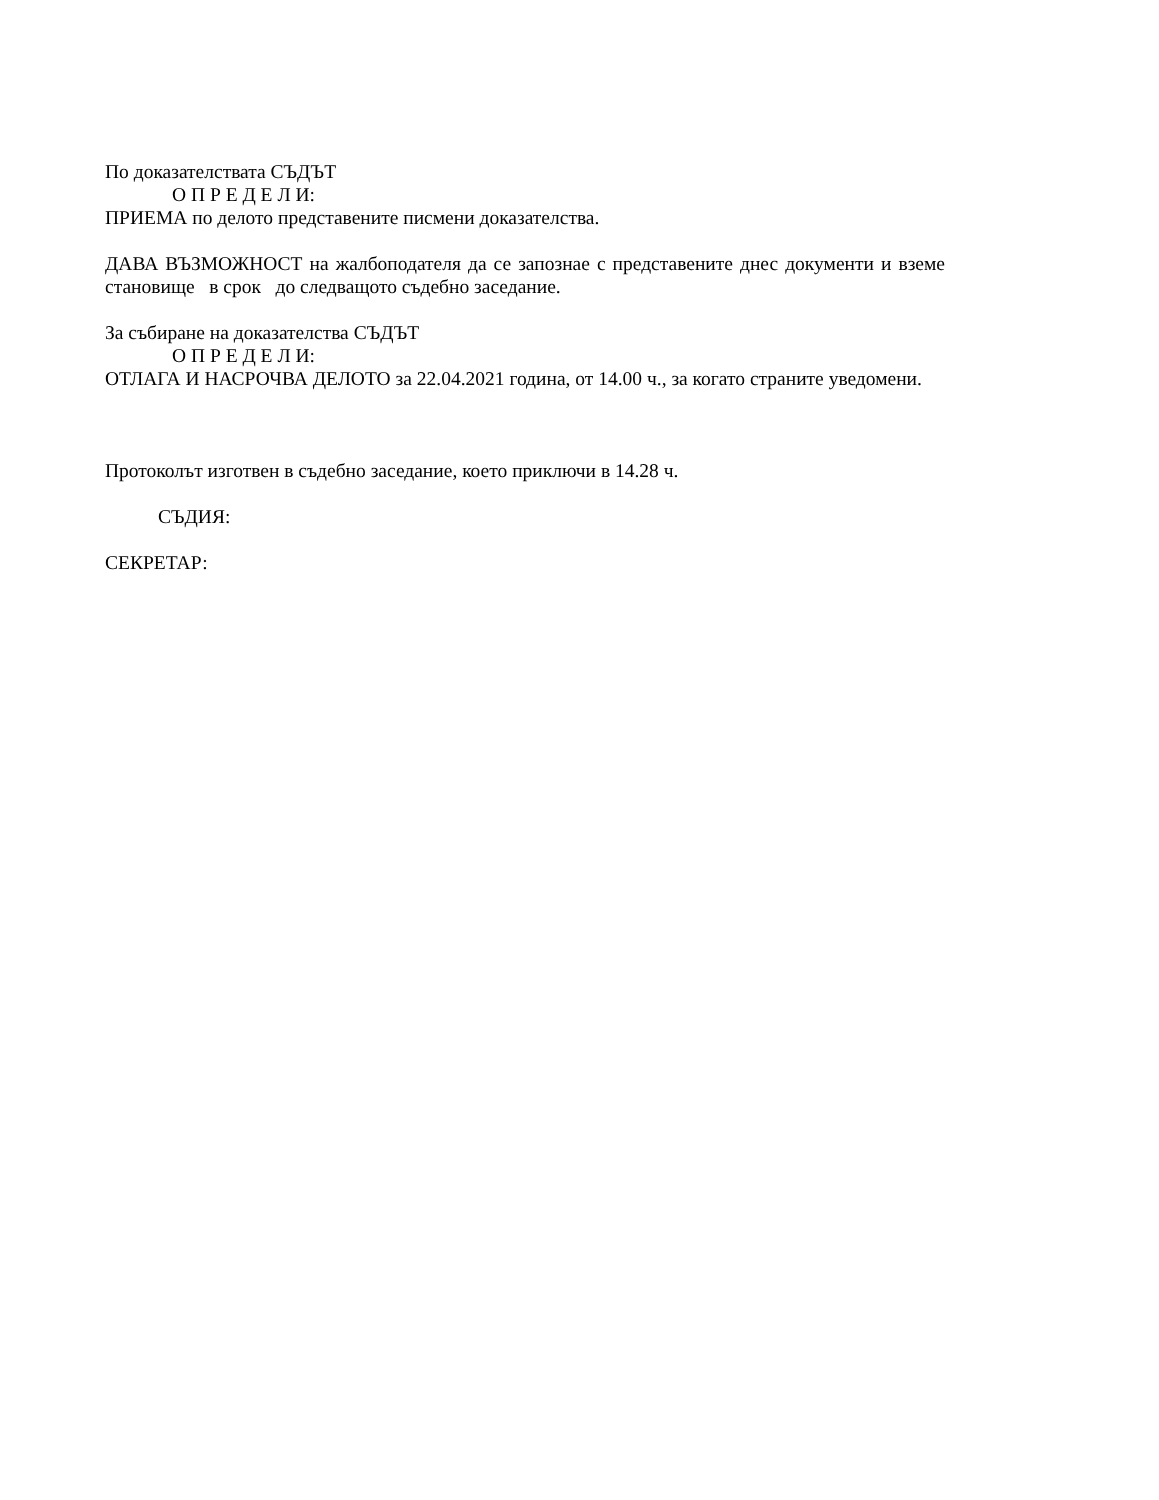По доказателствата СЪДЪТ
О П Р Е Д Е Л И:
ПРИЕМА по делото представените писмени доказателства.
ДАВА ВЪЗМОЖНОСТ на жалбоподателя да се запознае с представените днес документи и вземе становище в срок до следващото съдебно заседание.
За събиране на доказателства СЪДЪТ
О П Р Е Д Е Л И:
ОТЛАГА И НАСРОЧВА ДЕЛОТО за 22.04.2021 година, от 14.00 ч., за когато страните уведомени.
Протоколът изготвен в съдебно заседание, което приключи в 14.28 ч.
СЪДИЯ:
СЕКРЕТАР: